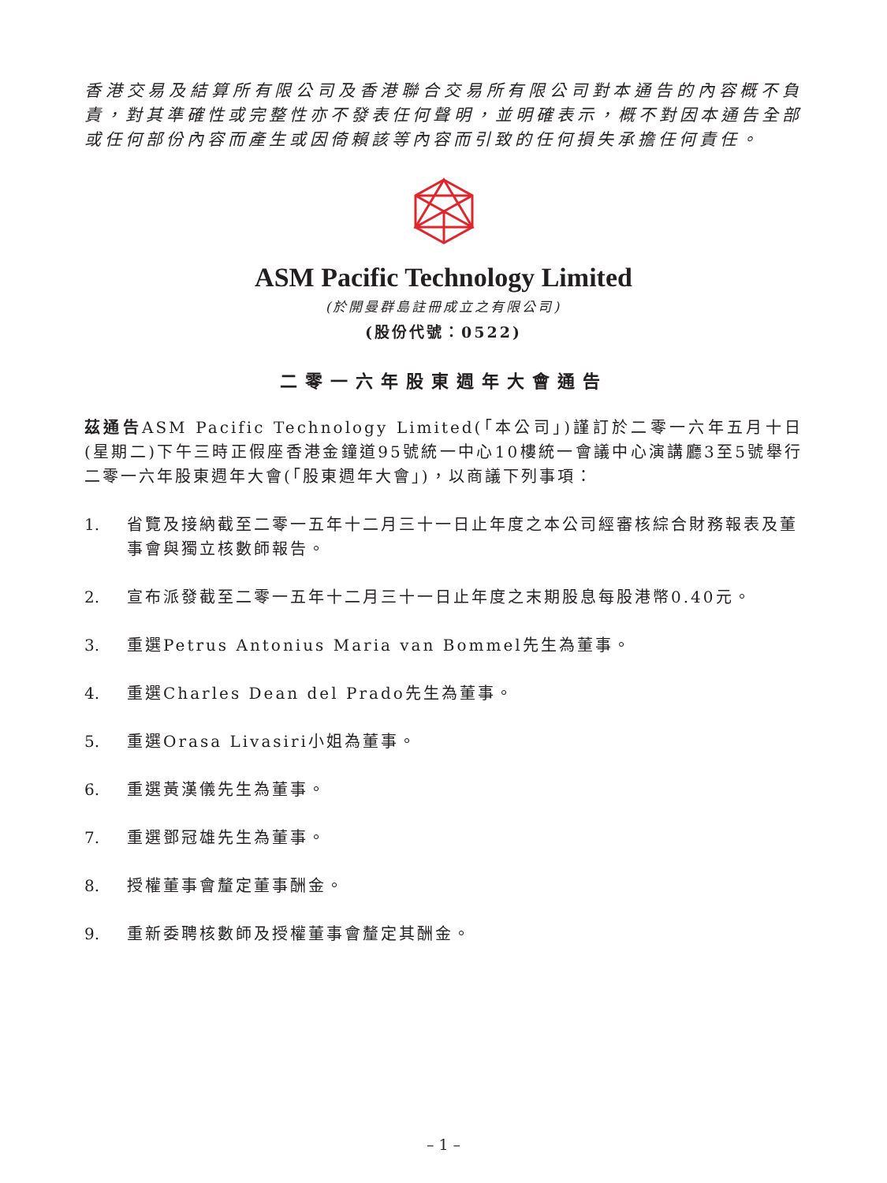香港交易及結算所有限公司及香港聯合交易所有限公司對本通告的內容概不負責，對其準確性或完整性亦不發表任何聲明，並明確表示，概不對因本通告全部或任何部份內容而產生或因倚賴該等內容而引致的任何損失承擔任何責任。
ASM Pacific Technology Limited
(於開曼群島註冊成立之有限公司)
(股份代號：0522)
二零一六年股東週年大會通告
茲通告ASM Pacific Technology Limited(「本公司」)謹訂於二零一六年五月十日(星期二)下午三時正假座香港金鐘道95號統一中心10樓統一會議中心演講廳3至5號舉行二零一六年股東週年大會(「股東週年大會」)，以商議下列事項：
1. 省覽及接納截至二零一五年十二月三十一日止年度之本公司經審核綜合財務報表及董事會與獨立核數師報告。
2. 宣布派發截至二零一五年十二月三十一日止年度之末期股息每股港幣0.40元。
3. 重選Petrus Antonius Maria van Bommel先生為董事。
4. 重選Charles Dean del Prado先生為董事。
5. 重選Orasa Livasiri小姐為董事。
6. 重選黃漢儀先生為董事。
7. 重選鄧冠雄先生為董事。
8. 授權董事會釐定董事酬金。
9. 重新委聘核數師及授權董事會釐定其酬金。
– 1 –